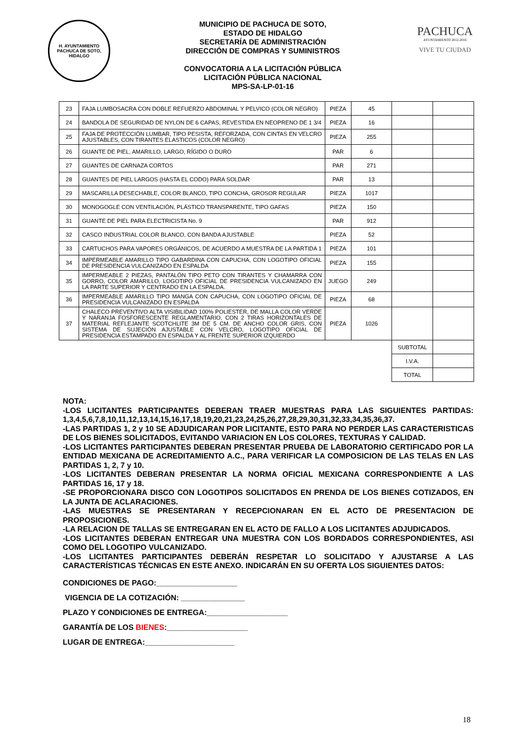H. AYUNTAMIENTO
PACHUCA DE SOTO, HIDALGO
MUNICIPIO DE PACHUCA DE SOTO,
ESTADO DE HIDALGO
SECRETARÍA DE ADMINISTRACIÓN
DIRECCIÓN DE COMPRAS Y SUMINISTROS
CONVOCATORIA A LA LICITACIÓN PÚBLICA
LICITACIÓN PÚBLICA NACIONAL
MPS-SA-LP-01-16
PACHUCA
AYUNTAMIENTO 2012-2016
VIVE TU CIUDAD
| 23 | FAJA LUMBOSACRA CON DOBLE REFUERZO ABDOMINAL Y PELVICO (COLOR NEGRO) | PIEZA | 45 | | |
| 24 | BANDOLA DE SEGURIDAD DE NYLON DE 6 CAPAS, REVESTIDA EN NEOPRENO DE 1 3/4 | PIEZA | 16 | | |
| 25 | FAJA DE PROTECCIÓN LUMBAR, TIPO PESISTA, REFORZADA, CON CINTAS EN VELCRO AJUSTABLES, CON TIRANTES ELASTICOS (COLOR NEGRO) | PIEZA | 255 | | |
| 26 | GUANTE DE PIEL, AMARILLO, LARGO, RÍGIDO O DURO | PAR | 6 | | |
| 27 | GUANTES DE CARNAZA CORTOS | PAR | 271 | | |
| 28 | GUANTES DE PIEL LARGOS (HASTA EL CODO) PARA SOLDAR | PAR | 13 | | |
| 29 | MASCARILLA DESECHABLE, COLOR BLANCO, TIPO CONCHA, GROSOR REGULAR | PIEZA | 1017 | | |
| 30 | MONOGOGLE CON VENTILACIÓN, PLÁSTICO TRANSPARENTE, TIPO GAFAS | PIEZA | 150 | | |
| 31 | GUANTE DE PIEL PARA ELECTRICISTA No. 9 | PAR | 912 | | |
| 32 | CASCO INDUSTRIAL COLOR BLANCO, CON BANDA AJUSTABLE | PIEZA | 52 | | |
| 33 | CARTUCHOS PARA VAPORES ORGÁNICOS, DE ACUERDO A MUESTRA DE LA PARTIDA 1 | PIEZA | 101 | | |
| 34 | IMPERMEABLE AMARILLO TIPO GABARDINA CON CAPUCHA, CON LOGOTIPO OFICIAL DE PRESIDENCIA VULCANIZADO EN ESPALDA | PIEZA | 155 | | |
| 35 | IMPERMEABLE 2 PIEZAS, PANTALÓN TIPO PETO CON TIRANTES Y CHAMARRA CON GORRO, COLOR AMARILLO, LOGOTIPO OFICIAL DE PRESIDENCIA VULCANIZADO EN LA PARTE SUPERIOR Y CENTRADO EN LA ESPALDA. | JUEGO | 249 | | |
| 36 | IMPERMEABLE AMARILLO TIPO MANGA CON CAPUCHA, CON LOGOTIPO OFICIAL DE PRESIDENCIA VULCANIZADO EN ESPALDA | PIEZA | 68 | | |
| 37 | CHALECO PREVENTIVO ALTA VISIBILIDAD 100% POLIESTER, DE MALLA COLOR VERDE Y NARANJA FOSFORESCENTE REGLAMENTARIO, CON 2 TIRAS HORIZONTALES DE MATERIAL REFLEJANTE SCOTCHLITE 3M DE 5 CM. DE ANCHO COLOR GRIS, CON SISTEMA DE SUJECIÓN AJUSTABLE CON VELCRO, LOGOTIPO OFICIAL DE PRESIDENCIA ESTAMPADO EN ESPALDA Y AL FRENTE SUPERIOR IZQUIERDO | PIEZA | 1026 | | |
| | | | | SUBTOTAL | |
| | | | | I.V.A. | |
| | | | | TOTAL | |
NOTA:
-LOS LICITANTES PARTICIPANTES DEBERAN TRAER MUESTRAS PARA LAS SIGUIENTES PARTIDAS: 1,3,4,5,6,7,8,10,11,12,13,14,15,16,17,18,19,20,21,23,24,25,26,27,28,29,30,31,32,33,34,35,36,37.
-LAS PARTIDAS 1, 2 y 10 SE ADJUDICARAN POR LICITANTE, ESTO PARA NO PERDER LAS CARACTERISTICAS DE LOS BIENES SOLICITADOS, EVITANDO VARIACION EN LOS COLORES, TEXTURAS Y CALIDAD.
-LOS LICITANTES PARTICIPANTES DEBERAN PRESENTAR PRUEBA DE LABORATORIO CERTIFICADO POR LA ENTIDAD MEXICANA DE ACREDITAMIENTO A.C., PARA VERIFICAR LA COMPOSICION DE LAS TELAS EN LAS PARTIDAS 1, 2, 7 y 10.
-LOS LICITANTES DEBERAN PRESENTAR LA NORMA OFICIAL MEXICANA CORRESPONDIENTE A LAS PARTIDAS 16, 17 y 18.
-SE PROPORCIONARA DISCO CON LOGOTIPOS SOLICITADOS EN PRENDA DE LOS BIENES COTIZADOS, EN LA JUNTA DE ACLARACIONES.
-LAS MUESTRAS SE PRESENTARAN Y RECEPCIONARAN EN EL ACTO DE PRESENTACION DE PROPOSICIONES.
-LA RELACION DE TALLAS SE ENTREGARAN EN EL ACTO DE FALLO A LOS LICITANTES ADJUDICADOS.
-LOS LICITANTES DEBERAN ENTREGAR UNA MUESTRA CON LOS BORDADOS CORRESPONDIENTES, ASI COMO DEL LOGOTIPO VULCANIZADO.
-LOS LICITANTES PARTICIPANTES DEBERÁN RESPETAR LO SOLICITADO Y AJUSTARSE A LAS CARACTERÍSTICAS TÉCNICAS EN ESTE ANEXO. INDICARÁN EN SU OFERTA LOS SIGUIENTES DATOS:
CONDICIONES DE PAGO:___________________
VIGENCIA DE LA COTIZACIÓN: _______________
PLAZO Y CONDICIONES DE ENTREGA:___________________
GARANTÍA DE LOS BIENES:___________________
LUGAR DE ENTREGA:_____________________
18